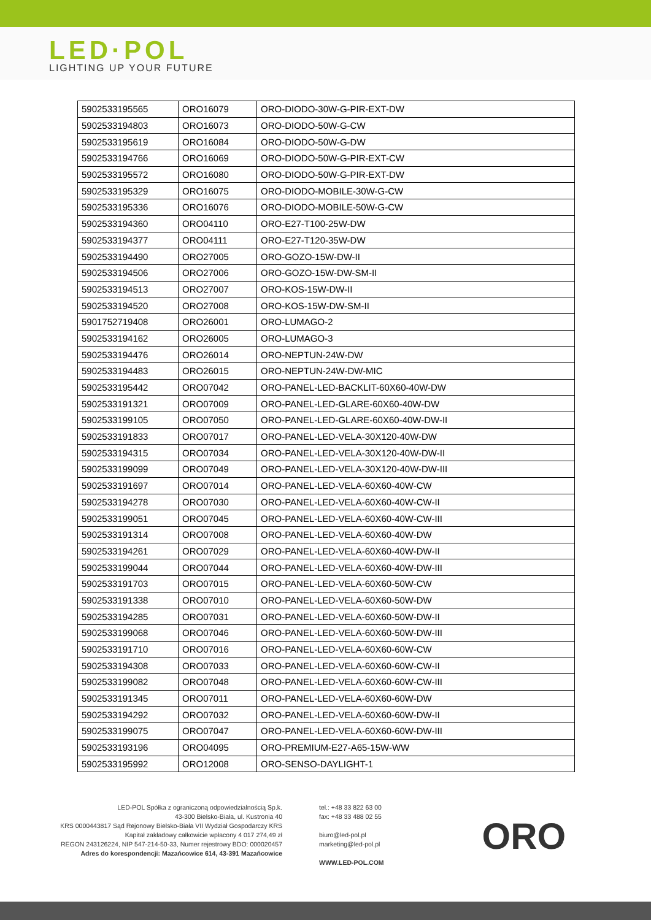LED·POL
LIGHTING UP YOUR FUTURE
| 5902533195565 | ORO16079 | ORO-DIODO-30W-G-PIR-EXT-DW |
| 5902533194803 | ORO16073 | ORO-DIODO-50W-G-CW |
| 5902533195619 | ORO16084 | ORO-DIODO-50W-G-DW |
| 5902533194766 | ORO16069 | ORO-DIODO-50W-G-PIR-EXT-CW |
| 5902533195572 | ORO16080 | ORO-DIODO-50W-G-PIR-EXT-DW |
| 5902533195329 | ORO16075 | ORO-DIODO-MOBILE-30W-G-CW |
| 5902533195336 | ORO16076 | ORO-DIODO-MOBILE-50W-G-CW |
| 5902533194360 | ORO04110 | ORO-E27-T100-25W-DW |
| 5902533194377 | ORO04111 | ORO-E27-T120-35W-DW |
| 5902533194490 | ORO27005 | ORO-GOZO-15W-DW-II |
| 5902533194506 | ORO27006 | ORO-GOZO-15W-DW-SM-II |
| 5902533194513 | ORO27007 | ORO-KOS-15W-DW-II |
| 5902533194520 | ORO27008 | ORO-KOS-15W-DW-SM-II |
| 5901752719408 | ORO26001 | ORO-LUMAGO-2 |
| 5902533194162 | ORO26005 | ORO-LUMAGO-3 |
| 5902533194476 | ORO26014 | ORO-NEPTUN-24W-DW |
| 5902533194483 | ORO26015 | ORO-NEPTUN-24W-DW-MIC |
| 5902533195442 | ORO07042 | ORO-PANEL-LED-BACKLIT-60X60-40W-DW |
| 5902533191321 | ORO07009 | ORO-PANEL-LED-GLARE-60X60-40W-DW |
| 5902533199105 | ORO07050 | ORO-PANEL-LED-GLARE-60X60-40W-DW-II |
| 5902533191833 | ORO07017 | ORO-PANEL-LED-VELA-30X120-40W-DW |
| 5902533194315 | ORO07034 | ORO-PANEL-LED-VELA-30X120-40W-DW-II |
| 5902533199099 | ORO07049 | ORO-PANEL-LED-VELA-30X120-40W-DW-III |
| 5902533191697 | ORO07014 | ORO-PANEL-LED-VELA-60X60-40W-CW |
| 5902533194278 | ORO07030 | ORO-PANEL-LED-VELA-60X60-40W-CW-II |
| 5902533199051 | ORO07045 | ORO-PANEL-LED-VELA-60X60-40W-CW-III |
| 5902533191314 | ORO07008 | ORO-PANEL-LED-VELA-60X60-40W-DW |
| 5902533194261 | ORO07029 | ORO-PANEL-LED-VELA-60X60-40W-DW-II |
| 5902533199044 | ORO07044 | ORO-PANEL-LED-VELA-60X60-40W-DW-III |
| 5902533191703 | ORO07015 | ORO-PANEL-LED-VELA-60X60-50W-CW |
| 5902533191338 | ORO07010 | ORO-PANEL-LED-VELA-60X60-50W-DW |
| 5902533194285 | ORO07031 | ORO-PANEL-LED-VELA-60X60-50W-DW-II |
| 5902533199068 | ORO07046 | ORO-PANEL-LED-VELA-60X60-50W-DW-III |
| 5902533191710 | ORO07016 | ORO-PANEL-LED-VELA-60X60-60W-CW |
| 5902533194308 | ORO07033 | ORO-PANEL-LED-VELA-60X60-60W-CW-II |
| 5902533199082 | ORO07048 | ORO-PANEL-LED-VELA-60X60-60W-CW-III |
| 5902533191345 | ORO07011 | ORO-PANEL-LED-VELA-60X60-60W-DW |
| 5902533194292 | ORO07032 | ORO-PANEL-LED-VELA-60X60-60W-DW-II |
| 5902533199075 | ORO07047 | ORO-PANEL-LED-VELA-60X60-60W-DW-III |
| 5902533193196 | ORO04095 | ORO-PREMIUM-E27-A65-15W-WW |
| 5902533195992 | ORO12008 | ORO-SENSO-DAYLIGHT-1 |
LED-POL Spółka z ograniczoną odpowiedzialnością Sp.k.
43-300 Bielsko-Biała, ul. Kustronia 40
KRS 0000443817 Sąd Rejonowy Bielsko-Biała VII Wydział Gospodarczy KRS
Kapitał zakładowy całkowicie wpłacony 4 017 274,49 zł
REGON 243126224, NIP 547-214-50-33, Numer rejestrowy BDO: 000020457
Adres do korespondencji: Mazańcowice 614, 43-391 Mazańcowice
tel.: +48 33 822 63 00
fax: +48 33 488 02 55
biuro@led-pol.pl
marketing@led-pol.pl
WWW.LED-POL.COM
ORO